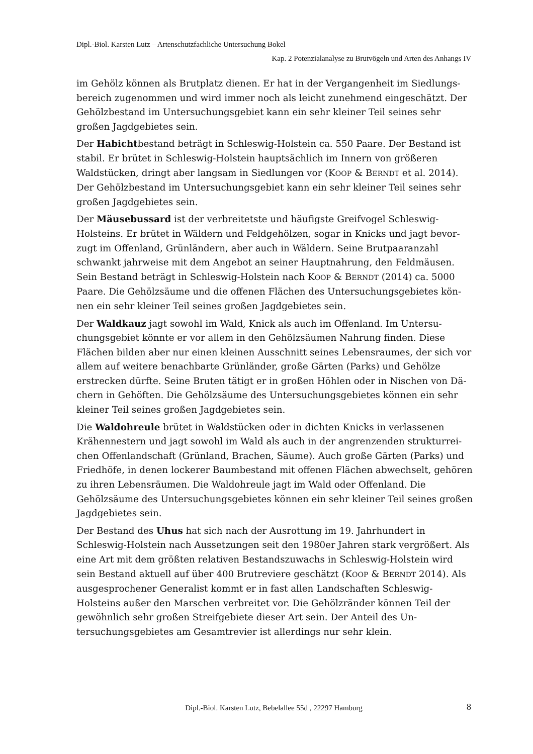Dipl.-Biol. Karsten Lutz – Artenschutzfachliche Untersuchung Bokel
Kap. 2 Potenzialanalyse zu Brutvögeln und Arten des Anhangs IV
im Gehölz können als Brutplatz dienen. Er hat in der Vergangenheit im Siedlungs­bereich zugenommen und wird immer noch als leicht zunehmend eingeschätzt. Der Gehölzbestand im Untersuchungsgebiet kann ein sehr kleiner Teil seines sehr großen Jagdgebietes sein.
Der Habichtbestand beträgt in Schleswig-Holstein ca. 550 Paare. Der Bestand ist stabil. Er brütet in Schleswig-Holstein hauptsächlich im Innern von größeren Waldstücken, dringt aber langsam in Siedlungen vor (KOOP & BERNDT et al. 2014). Der Gehölzbestand im Untersuchungsgebiet kann ein sehr kleiner Teil seines sehr großen Jagdgebietes sein.
Der Mäusebussard ist der verbreitetste und häufigste Greifvogel Schleswig-Holsteins. Er brütet in Wäldern und Feldgehölzen, sogar in Knicks und jagt bevor­zugt im Offenland, Grünländern, aber auch in Wäldern. Seine Brutpaaranzahl schwankt jahrweise mit dem Angebot an seiner Hauptnahrung, den Feldmäusen. Sein Bestand beträgt in Schleswig-Holstein nach KOOP & BERNDT (2014) ca. 5000 Paare. Die Gehölzsäume und die offenen Flächen des Untersuchungsgebietes kön­nen ein sehr kleiner Teil seines großen Jagdgebietes sein.
Der Waldkauz jagt sowohl im Wald, Knick als auch im Offenland. Im Untersu­chungsgebiet könnte er vor allem in den Gehölzsäumen Nahrung finden. Diese Flächen bilden aber nur einen kleinen Ausschnitt seines Lebensraumes, der sich vor allem auf weitere benachbarte Grünländer, große Gärten (Parks) und Gehölze erstrecken dürfte. Seine Bruten tätigt er in großen Höhlen oder in Nischen von Dä­chern in Gehöften. Die Gehölzsäume des Untersuchungsgebietes können ein sehr kleiner Teil seines großen Jagdgebietes sein.
Die Waldohreule brütet in Waldstücken oder in dichten Knicks in verlassenen Krähennestern und jagt sowohl im Wald als auch in der angrenzenden strukturrei­chen Offenlandschaft (Grünland, Brachen, Säume). Auch große Gärten (Parks) und Friedhöfe, in denen lockerer Baumbestand mit offenen Flächen abwechselt, gehören zu ihren Lebensräumen. Die Waldohreule jagt im Wald oder Offenland. Die Gehölzsäume des Untersuchungsgebietes können ein sehr kleiner Teil seines großen Jagdgebietes sein.
Der Bestand des Uhus hat sich nach der Ausrottung im 19. Jahrhundert in Schleswig-Holstein nach Aussetzungen seit den 1980er Jahren stark vergrößert. Als eine Art mit dem größten relativen Bestandszuwachs in Schleswig-Holstein wird sein Bestand aktuell auf über 400 Brutreviere geschätzt (KOOP & BERNDT 2014). Als ausgesprochener Generalist kommt er in fast allen Landschaften Schleswig-Holsteins außer den Marschen verbreitet vor. Die Gehölzränder können Teil der gewöhnlich sehr großen Streifgebiete dieser Art sein. Der Anteil des Un­tersuchungsgebietes am Gesamtrevier ist allerdings nur sehr klein.
Dipl.-Biol. Karsten Lutz, Bebelallee 55d , 22297 Hamburg 8